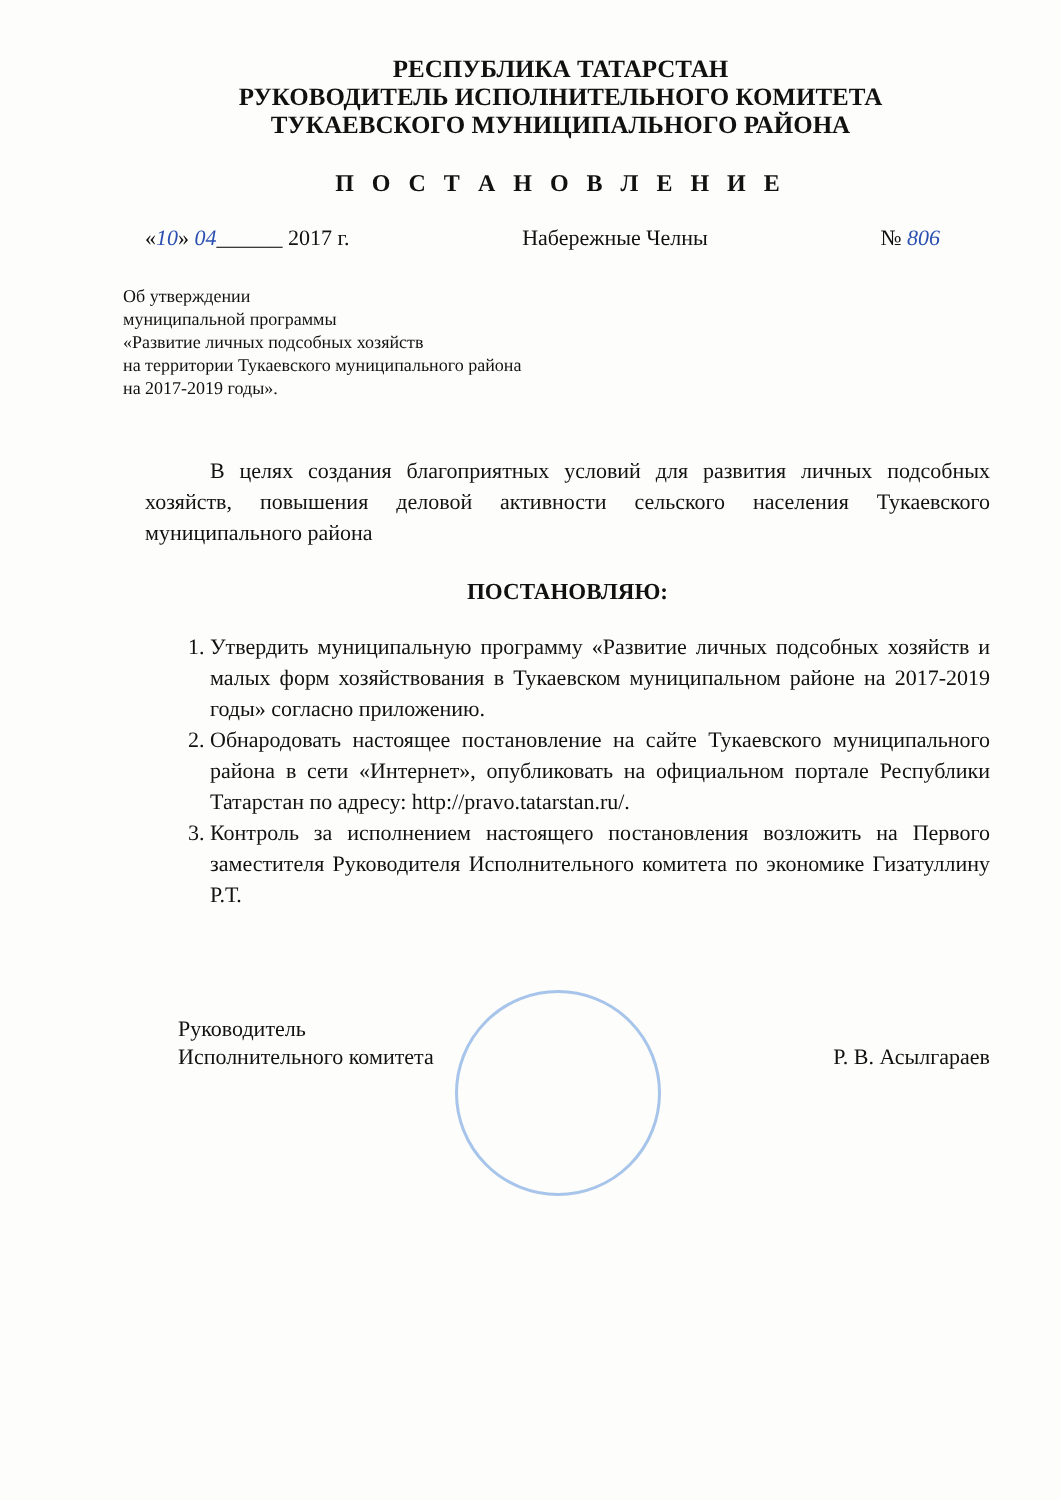РЕСПУБЛИКА ТАТАРСТАН
РУКОВОДИТЕЛЬ ИСПОЛНИТЕЛЬНОГО КОМИТЕТА
ТУКАЕВСКОГО МУНИЦИПАЛЬНОГО РАЙОНА
П О С Т А Н О В Л Е Н И Е
«10» 04______ 2017 г. Набережные Челны № 806
Об утверждении
муниципальной программы
«Развитие личных подсобных хозяйств
на территории Тукаевского муниципального района
на 2017-2019 годы».
В целях создания благоприятных условий для развития личных подсобных хозяйств, повышения деловой активности сельского населения Тукаевского муниципального района
ПОСТАНОВЛЯЮ:
1. Утвердить муниципальную программу «Развитие личных подсобных хозяйств и малых форм хозяйствования в Тукаевском муниципальном районе на 2017-2019 годы» согласно приложению.
2. Обнародовать настоящее постановление на сайте Тукаевского муниципального района в сети «Интернет», опубликовать на официальном портале Республики Татарстан по адресу: http://pravo.tatarstan.ru/.
3. Контроль за исполнением настоящего постановления возложить на Первого заместителя Руководителя Исполнительного комитета по экономике Гизатуллину Р.Т.
Руководитель
Исполнительного комитета Р. В. Асылгараев